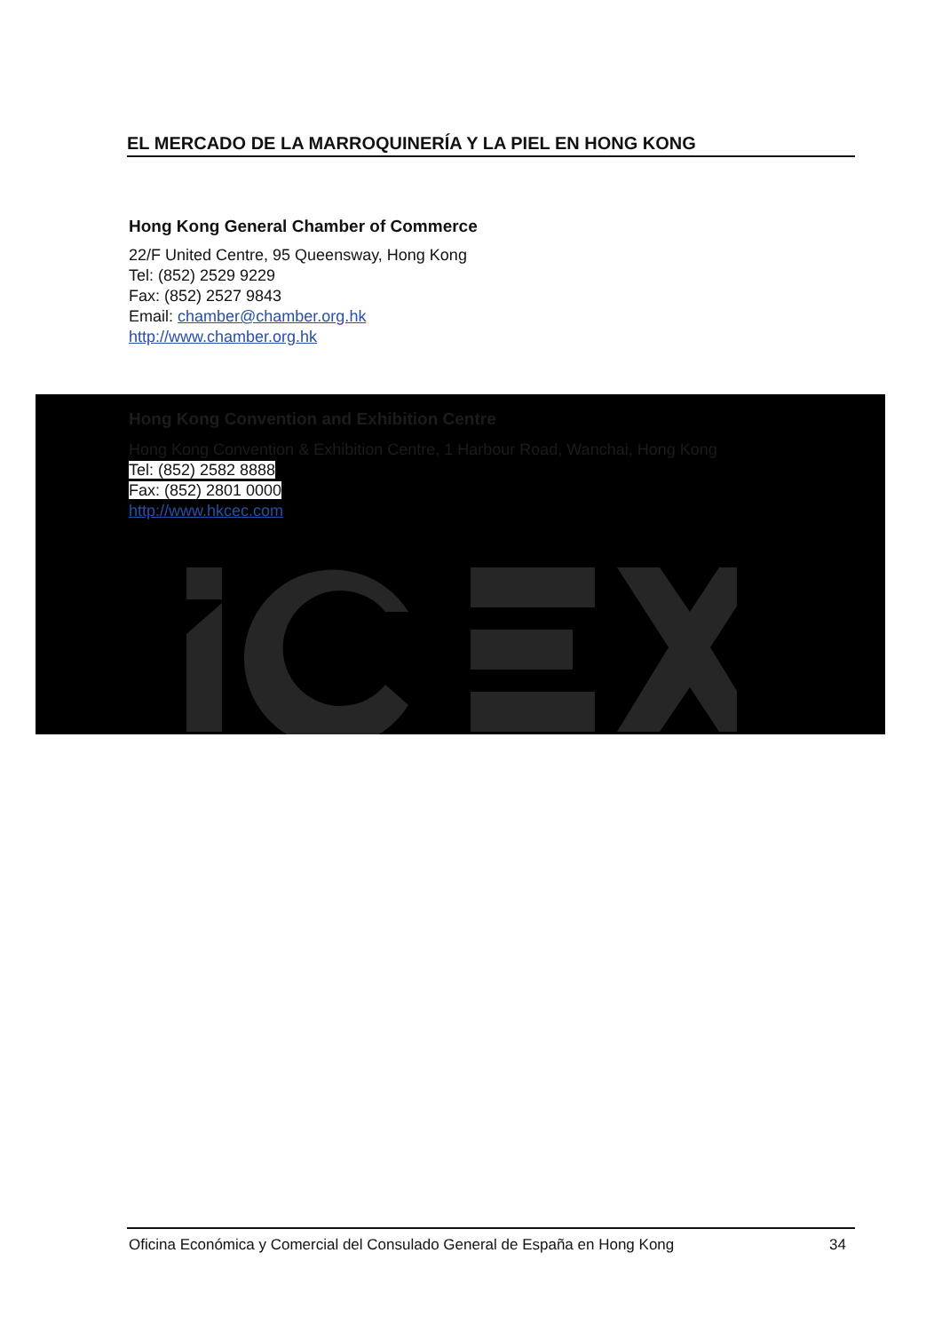EL MERCADO DE LA MARROQUINERÍA Y LA PIEL EN HONG KONG
Hong Kong General Chamber of Commerce
22/F United Centre, 95 Queensway, Hong Kong
Tel: (852) 2529 9229
Fax: (852) 2527 9843
Email: chamber@chamber.org.hk
http://www.chamber.org.hk
Hong Kong Convention and Exhibition Centre
Hong Kong Convention & Exhibition Centre, 1 Harbour Road, Wanchai, Hong Kong
Tel: (852) 2582 8888
Fax: (852) 2801 0000
http://www.hkcec.com
Oficina Económica y Comercial del Consulado General de España en Hong Kong 34